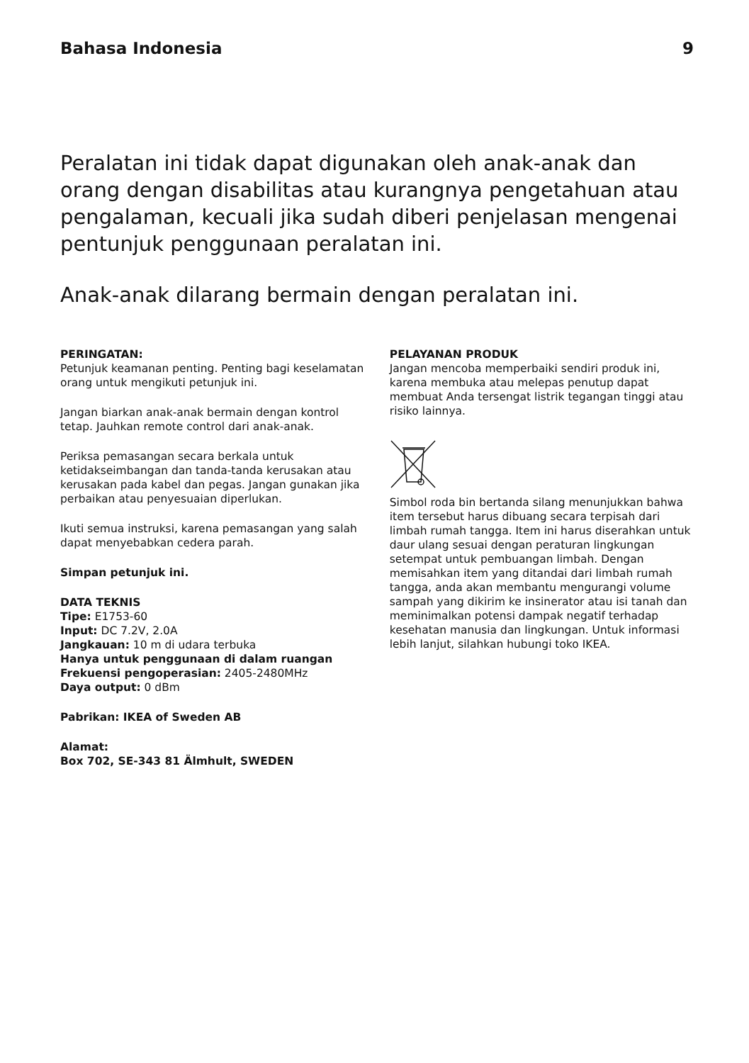Bahasa Indonesia 9
Peralatan ini tidak dapat digunakan oleh anak-anak dan orang dengan disabilitas atau kurangnya pengetahuan atau pengalaman, kecuali jika sudah diberi penjelasan mengenai pentunjuk penggunaan peralatan ini.
Anak-anak dilarang bermain dengan peralatan ini.
PERINGATAN:
Petunjuk keamanan penting. Penting bagi keselamatan orang untuk mengikuti petunjuk ini.
Jangan biarkan anak-anak bermain dengan kontrol tetap. Jauhkan remote control dari anak-anak.
Periksa pemasangan secara berkala untuk ketidakseimbangan dan tanda-tanda kerusakan atau kerusakan pada kabel dan pegas. Jangan gunakan jika perbaikan atau penyesuaian diperlukan.
Ikuti semua instruksi, karena pemasangan yang salah dapat menyebabkan cedera parah.
Simpan petunjuk ini.
DATA TEKNIS
Tipe: E1753-60
Input: DC 7.2V, 2.0A
Jangkauan: 10 m di udara terbuka
Hanya untuk penggunaan di dalam ruangan
Frekuensi pengoperasian: 2405-2480MHz
Daya output: 0 dBm
Pabrikan: IKEA of Sweden AB
Alamat:
Box 702, SE-343 81 Älmhult, SWEDEN
PELAYANAN PRODUK
Jangan mencoba memperbaiki sendiri produk ini, karena membuka atau melepas penutup dapat membuat Anda tersengat listrik tegangan tinggi atau risiko lainnya.
Simbol roda bin bertanda silang menunjukkan bahwa item tersebut harus dibuang secara terpisah dari limbah rumah tangga. Item ini harus diserahkan untuk daur ulang sesuai dengan peraturan lingkungan setempat untuk pembuangan limbah. Dengan memisahkan item yang ditandai dari limbah rumah tangga, anda akan membantu mengurangi volume sampah yang dikirim ke insinerator atau isi tanah dan meminimalkan potensi dampak negatif terhadap kesehatan manusia dan lingkungan. Untuk informasi lebih lanjut, silahkan hubungi toko IKEA.